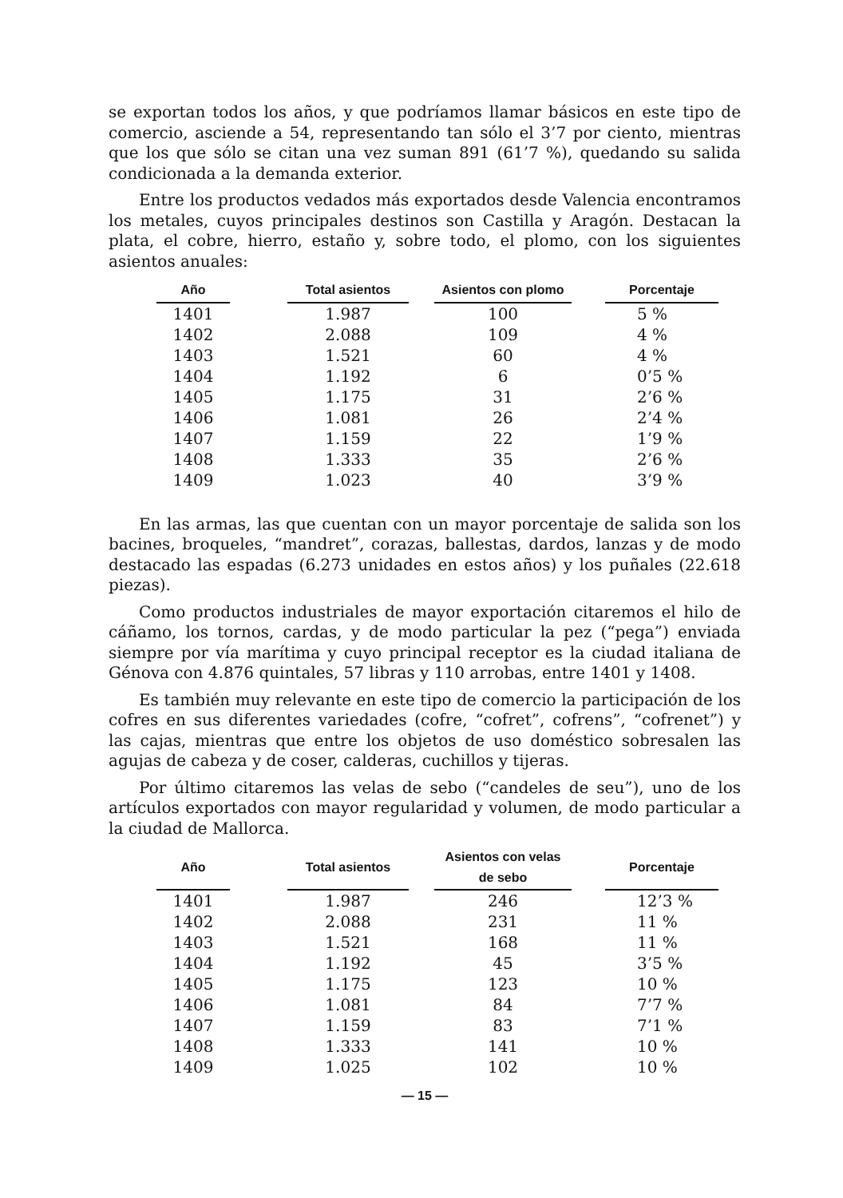se exportan todos los años, y que podríamos llamar básicos en este tipo de comercio, asciende a 54, representando tan sólo el 3’7 por ciento, mientras que los que sólo se citan una vez suman 891 (61’7 %), quedando su salida condicionada a la demanda exterior.
Entre los productos vedados más exportados desde Valencia encontramos los metales, cuyos principales destinos son Castilla y Aragón. Destacan la plata, el cobre, hierro, estaño y, sobre todo, el plomo, con los siguientes asientos anuales:
| Año | | Total asientos | | Asientos con plomo | | Porcentaje |
| --- | --- | --- | --- | --- | --- | --- |
| 1401 | | 1.987 | | 100 | | 5 % |
| 1402 | | 2.088 | | 109 | | 4 % |
| 1403 | | 1.521 | | 60 | | 4 % |
| 1404 | | 1.192 | | 6 | | 0’5 % |
| 1405 | | 1.175 | | 31 | | 2’6 % |
| 1406 | | 1.081 | | 26 | | 2’4 % |
| 1407 | | 1.159 | | 22 | | 1’9 % |
| 1408 | | 1.333 | | 35 | | 2’6 % |
| 1409 | | 1.023 | | 40 | | 3’9 % |
En las armas, las que cuentan con un mayor porcentaje de salida son los bacines, broqueles, “mandret”, corazas, ballestas, dardos, lanzas y de modo destacado las espadas (6.273 unidades en estos años) y los puñales (22.618 piezas).
Como productos industriales de mayor exportación citaremos el hilo de cáñamo, los tornos, cardas, y de modo particular la pez (“pega”) enviada siempre por vía marítima y cuyo principal receptor es la ciudad italiana de Génova con 4.876 quintales, 57 libras y 110 arrobas, entre 1401 y 1408.
Es también muy relevante en este tipo de comercio la participación de los cofres en sus diferentes variedades (cofre, “cofret”, cofrens”, “cofrenet”) y las cajas, mientras que entre los objetos de uso doméstico sobresalen las agujas de cabeza y de coser, calderas, cuchillos y tijeras.
Por último citaremos las velas de sebo (“candeles de seu”), uno de los artículos exportados con mayor regularidad y volumen, de modo particular a la ciudad de Mallorca.
| Año | | Total asientos | | Asientos con velas de sebo | | Porcentaje |
| --- | --- | --- | --- | --- | --- | --- |
| 1401 | | 1.987 | | 246 | | 12’3 % |
| 1402 | | 2.088 | | 231 | | 11 % |
| 1403 | | 1.521 | | 168 | | 11 % |
| 1404 | | 1.192 | | 45 | | 3’5 % |
| 1405 | | 1.175 | | 123 | | 10 % |
| 1406 | | 1.081 | | 84 | | 7’7 % |
| 1407 | | 1.159 | | 83 | | 7’1 % |
| 1408 | | 1.333 | | 141 | | 10 % |
| 1409 | | 1.025 | | 102 | | 10 % |
— 15 —